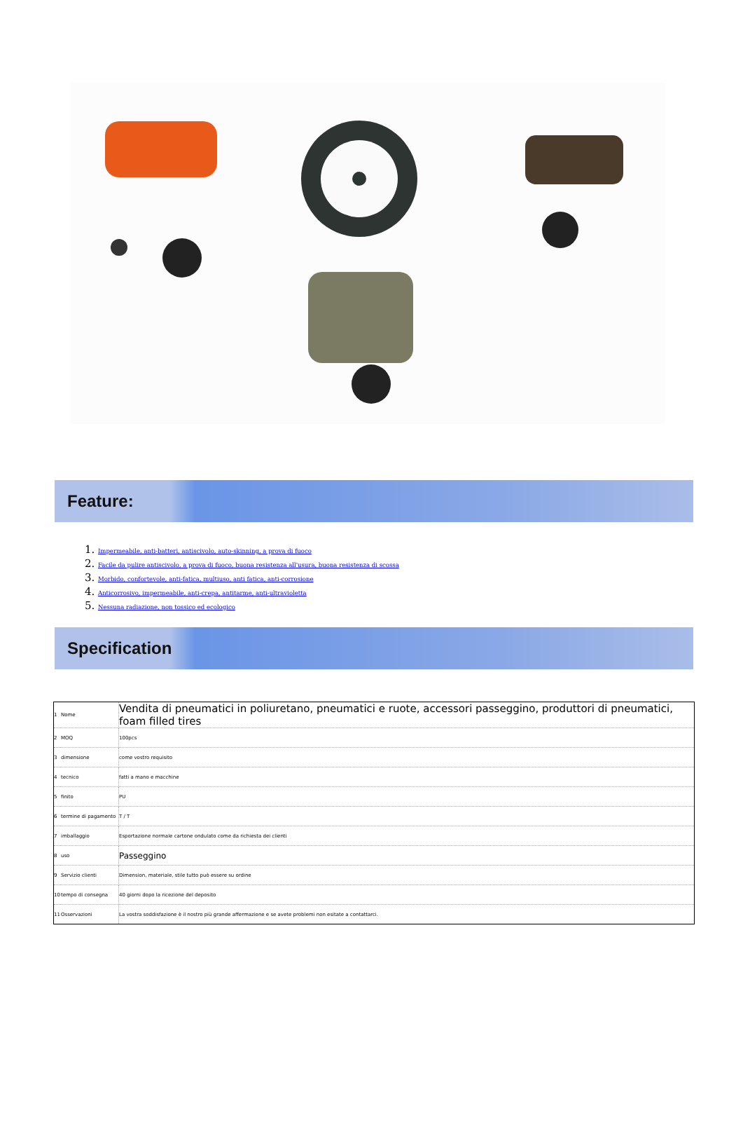Feature:
1. Impermeabile, anti-batteri, antiscivolo, auto-skinning, a prova di fuoco
2. Facile da pulire antiscivolo, a prova di fuoco, buona resistenza all'usura, buona resistenza di scossa
3. Morbido, confortevole, anti-fatica, multiuso, anti fatica, anti-corrosione
4. Anticorrosivo, impermeabile, anti-crepa, antitarme, anti-ultravioletta
5. Nessuna radiazione, non tossico ed ecologico
Specification
| 1 | Nome | Vendita di pneumatici in poliuretano, pneumatici e ruote, accessori passeggino, produttori di pneumatici, foam filled tires |
| 2 | MOQ | 100pcs |
| 3 | dimensione | come vostro requisito |
| 4 | tecnico | fatti a mano e macchine |
| 5 | finito | PU |
| 6 | termine di pagamento | T / T |
| 7 | imballaggio | Esportazione normale cartone ondulato come da richiesta dei clienti |
| 8 | uso | Passeggino |
| 9 | Servizio clienti | Dimension, materiale, stile tutto può essere su ordine |
| 10 | tempo di consegna | 40 giorni dopo la ricezione del deposito |
| 11 | Osservazioni | La vostra soddisfazione è il nostro più grande affermazione e se avete problemi non esitate a contattarci. |